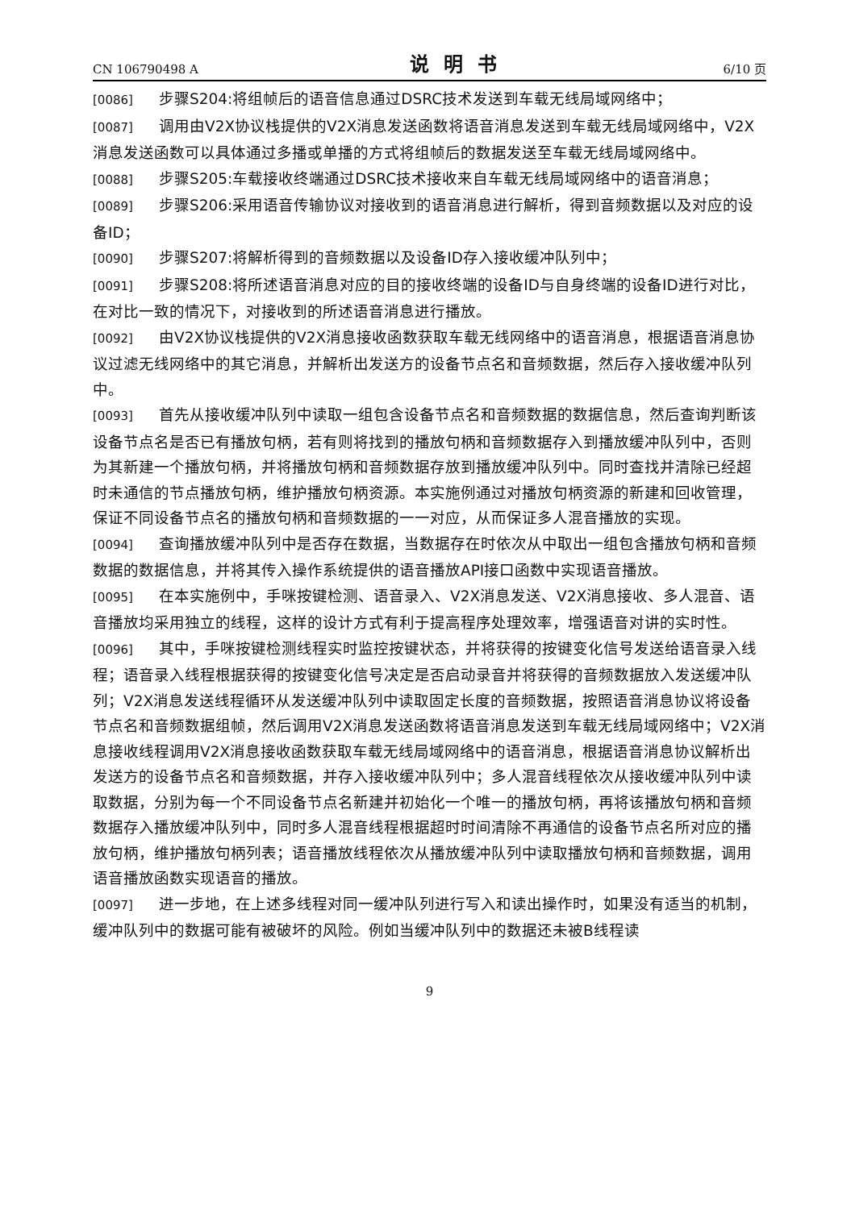CN 106790498 A 说明书 6/10 页
[0086] 步骤S204:将组帧后的语音信息通过DSRC技术发送到车载无线局域网络中；
[0087] 调用由V2X协议栈提供的V2X消息发送函数将语音消息发送到车载无线局域网络中，V2X消息发送函数可以具体通过多播或单播的方式将组帧后的数据发送至车载无线局域网络中。
[0088] 步骤S205:车载接收终端通过DSRC技术接收来自车载无线局域网络中的语音消息；
[0089] 步骤S206:采用语音传输协议对接收到的语音消息进行解析，得到音频数据以及对应的设备ID；
[0090] 步骤S207:将解析得到的音频数据以及设备ID存入接收缓冲队列中；
[0091] 步骤S208:将所述语音消息对应的目的接收终端的设备ID与自身终端的设备ID进行对比，在对比一致的情况下，对接收到的所述语音消息进行播放。
[0092] 由V2X协议栈提供的V2X消息接收函数获取车载无线网络中的语音消息，根据语音消息协议过滤无线网络中的其它消息，并解析出发送方的设备节点名和音频数据，然后存入接收缓冲队列中。
[0093] 首先从接收缓冲队列中读取一组包含设备节点名和音频数据的数据信息，然后查询判断该设备节点名是否已有播放句柄，若有则将找到的播放句柄和音频数据存入到播放缓冲队列中，否则为其新建一个播放句柄，并将播放句柄和音频数据存放到播放缓冲队列中。同时查找并清除已经超时未通信的节点播放句柄，维护播放句柄资源。本实施例通过对播放句柄资源的新建和回收管理，保证不同设备节点名的播放句柄和音频数据的一一对应，从而保证多人混音播放的实现。
[0094] 查询播放缓冲队列中是否存在数据，当数据存在时依次从中取出一组包含播放句柄和音频数据的数据信息，并将其传入操作系统提供的语音播放API接口函数中实现语音播放。
[0095] 在本实施例中，手咪按键检测、语音录入、V2X消息发送、V2X消息接收、多人混音、语音播放均采用独立的线程，这样的设计方式有利于提高程序处理效率，增强语音对讲的实时性。
[0096] 其中，手咪按键检测线程实时监控按键状态，并将获得的按键变化信号发送给语音录入线程；语音录入线程根据获得的按键变化信号决定是否启动录音并将获得的音频数据放入发送缓冲队列；V2X消息发送线程循环从发送缓冲队列中读取固定长度的音频数据，按照语音消息协议将设备节点名和音频数据组帧，然后调用V2X消息发送函数将语音消息发送到车载无线局域网络中；V2X消息接收线程调用V2X消息接收函数获取车载无线局域网络中的语音消息，根据语音消息协议解析出发送方的设备节点名和音频数据，并存入接收缓冲队列中；多人混音线程依次从接收缓冲队列中读取数据，分别为每一个不同设备节点名新建并初始化一个唯一的播放句柄，再将该播放句柄和音频数据存入播放缓冲队列中，同时多人混音线程根据超时时间清除不再通信的设备节点名所对应的播放句柄，维护播放句柄列表；语音播放线程依次从播放缓冲队列中读取播放句柄和音频数据，调用语音播放函数实现语音的播放。
[0097] 进一步地，在上述多线程对同一缓冲队列进行写入和读出操作时，如果没有适当的机制，缓冲队列中的数据可能有被破坏的风险。例如当缓冲队列中的数据还未被B线程读
9